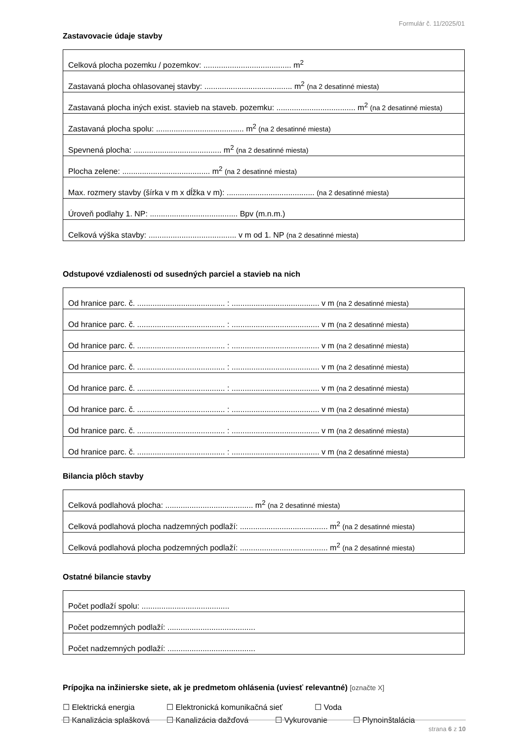Formulár č. 11/2025/01
Zastavovacie údaje stavby
| Celková plocha pozemku / pozemkov: ........................................ m<sup>2</sup> |
| Zastavaná plocha ohlasovanej stavby: ........................................ m<sup>2</sup> (na 2 desatinné miesta) |
| Zastavaná plocha iných exist. stavieb na staveb. pozemku: .................................... m<sup>2</sup> (na 2 desatinné miesta) |
| Zastavaná plocha spolu: ........................................ m<sup>2</sup> (na 2 desatinné miesta) |
| Spevnená plocha: ........................................ m<sup>2</sup> (na 2 desatinné miesta) |
| Plocha zelene: ........................................ m<sup>2</sup> (na 2 desatinné miesta) |
| Max. rozmery stavby (šírka v m x dĺžka v m): ........................................ (na 2 desatinné miesta) |
| Úroveň podlahy 1. NP: ........................................ Bpv (m.n.m.) |
| Celková výška stavby: ........................................ v m od 1. NP (na 2 desatinné miesta) |
Odstupové vzdialenosti od susedných parciel a stavieb na nich
| Od hranice parc. č. ........................................ : ........................................ v m (na 2 desatinné miesta) |
| Od hranice parc. č. ........................................ : ........................................ v m (na 2 desatinné miesta) |
| Od hranice parc. č. ........................................ : ........................................ v m (na 2 desatinné miesta) |
| Od hranice parc. č. ........................................ : ........................................ v m (na 2 desatinné miesta) |
| Od hranice parc. č. ........................................ : ........................................ v m (na 2 desatinné miesta) |
| Od hranice parc. č. ........................................ : ........................................ v m (na 2 desatinné miesta) |
| Od hranice parc. č. ........................................ : ........................................ v m (na 2 desatinné miesta) |
| Od hranice parc. č. ........................................ : ........................................ v m (na 2 desatinné miesta) |
Bilancia plôch stavby
| Celková podlahová plocha: ........................................ m<sup>2</sup> (na 2 desatinné miesta) |
| Celková podlahová plocha nadzemných podlaží: ........................................ m<sup>2</sup> (na 2 desatinné miesta) |
| Celková podlahová plocha podzemných podlaží: ........................................ m<sup>2</sup> (na 2 desatinné miesta) |
Ostatné bilancie stavby
| Počet podlaží spolu: ........................................ |
| Počet podzemných podlaží: ........................................ |
| Počet nadzemných podlaží: ........................................ |
Prípojka na inžinierske siete, ak je predmetom ohlásenia (uviesť relevantné) [označte X]
☐ Elektrická energia ☐ Elektronická komunikačná sieť ☐ Voda
☐ Kanalizácia splašková ☐ Kanalizácia dažďová ☐ Vykurovanie ☐ Plynoinštalácia
strana 6 z 10